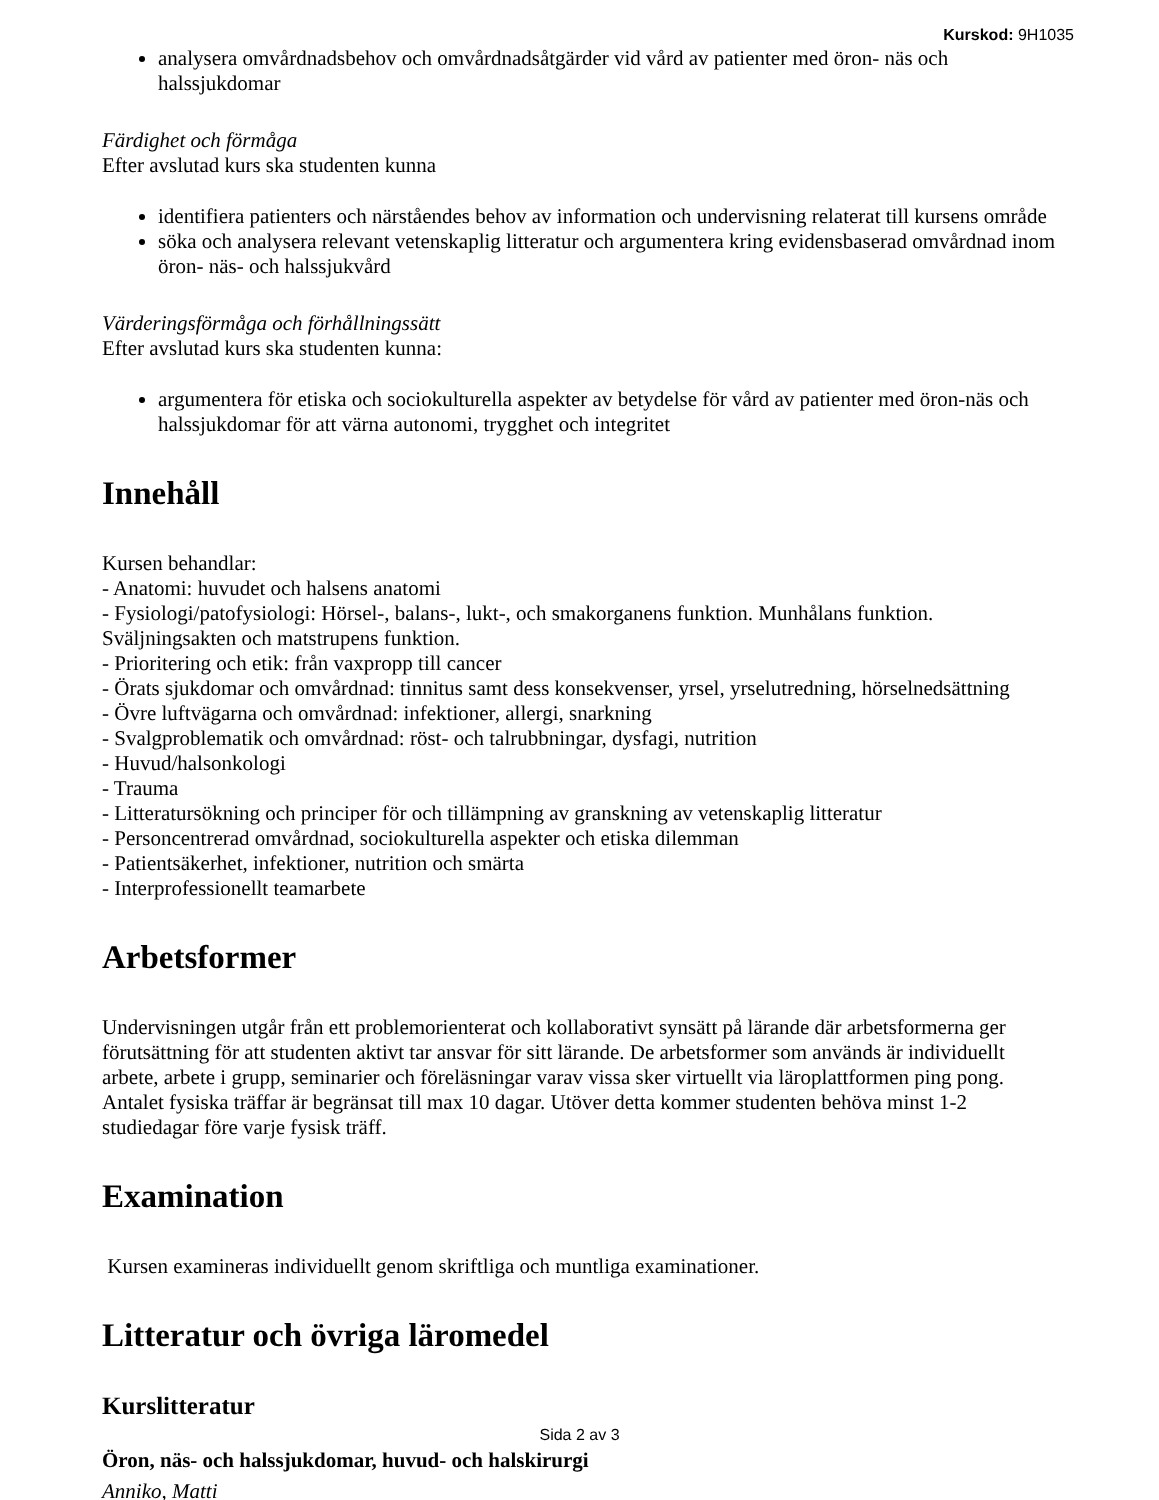Kurskod: 9H1035
analysera omvårdnadsbehov och omvårdnadsåtgärder vid vård av patienter med öron- näs och halssjukdomar
Färdighet och förmåga
Efter avslutad kurs ska studenten kunna
identifiera patienters och närståendes behov av information och undervisning relaterat till kursens område
söka och analysera relevant vetenskaplig litteratur och argumentera kring evidensbaserad omvårdnad inom öron- näs- och halssjukvård
Värderingsförmåga och förhållningssätt
Efter avslutad kurs ska studenten kunna:
argumentera för etiska och sociokulturella aspekter av betydelse för vård av patienter med öron-näs och halssjukdomar för att värna autonomi, trygghet och integritet
Innehåll
Kursen behandlar:
- Anatomi: huvudet och halsens anatomi
- Fysiologi/patofysiologi: Hörsel-, balans-, lukt-, och smakorganens funktion. Munhålans funktion. Sväljningsakten och matstrupens funktion.
- Prioritering och etik: från vaxpropp till cancer
- Örats sjukdomar och omvårdnad: tinnitus samt dess konsekvenser, yrsel, yrselutredning, hörselnedsättning
- Övre luftvägarna och omvårdnad: infektioner, allergi, snarkning
- Svalgproblematik och omvårdnad: röst- och talrubbningar, dysfagi, nutrition
- Huvud/halsonkologi
- Trauma
- Litteratursökning och principer för och tillämpning av granskning av vetenskaplig litteratur
- Personcentrerad omvårdnad, sociokulturella aspekter och etiska dilemman
- Patientsäkerhet, infektioner, nutrition och smärta
- Interprofessionellt teamarbete
Arbetsformer
Undervisningen utgår från ett problemorienterat och kollaborativt synsätt på lärande där arbetsformerna ger förutsättning för att studenten aktivt tar ansvar för sitt lärande. De arbetsformer som används är individuellt arbete, arbete i grupp, seminarier och föreläsningar varav vissa sker virtuellt via läroplattformen ping pong. Antalet fysiska träffar är begränsat till max 10 dagar. Utöver detta kommer studenten behöva minst 1-2 studiedagar före varje fysisk träff.
Examination
Kursen examineras individuellt genom skriftliga och muntliga examinationer.
Litteratur och övriga läromedel
Kurslitteratur
Öron, näs- och halssjukdomar, huvud- och halskirurgi
Anniko, Matti
Sida 2 av 3